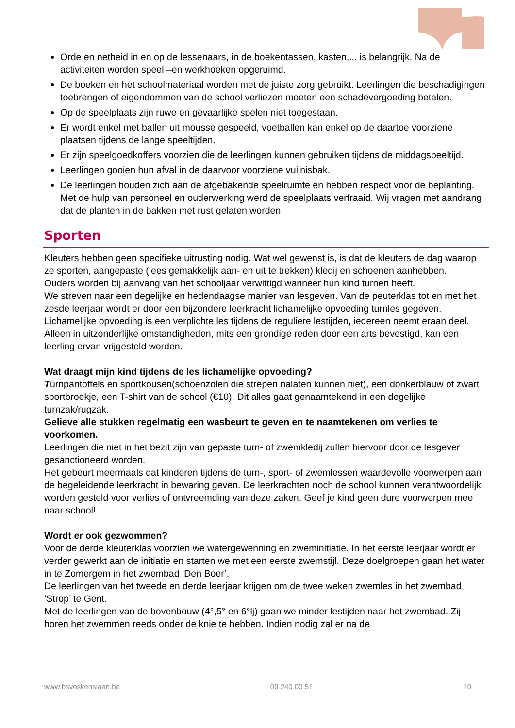Orde en netheid in en op de lessenaars, in de boekentassen, kasten,... is belangrijk. Na de activiteiten worden speel –en werkhoeken opgeruimd.
De boeken en het schoolmateriaal worden met de juiste zorg gebruikt. Leerlingen die beschadigingen toebrengen of eigendommen van de school verliezen moeten een schadevergoeding betalen.
Op de speelplaats zijn ruwe en gevaarlijke spelen niet toegestaan.
Er wordt enkel met ballen uit mousse gespeeld, voetballen kan enkel op de daartoe voorziene plaatsen tijdens de lange speeltijden.
Er zijn speelgoedkoffers voorzien die de leerlingen kunnen gebruiken tijdens de middagspeeltijd.
Leerlingen gooien hun afval in de daarvoor voorziene vuilnisbak.
De leerlingen houden zich aan de afgebakende speelruimte en hebben respect voor de beplanting. Met de hulp van personeel en ouderwerking werd de speelplaats verfraaid. Wij vragen met aandrang dat de planten in de bakken met rust gelaten worden.
Sporten
Kleuters hebben geen specifieke uitrusting nodig. Wat wel gewenst is, is dat de kleuters de dag waarop ze sporten, aangepaste (lees gemakkelijk aan- en uit te trekken) kledij en schoenen aanhebben.
Ouders worden bij aanvang van het schooljaar verwittigd wanneer hun kind turnen heeft.
We streven naar een degelijke en hedendaagse manier van lesgeven. Van de peuterklas tot en met het zesde leerjaar wordt er door een bijzondere leerkracht lichamelijke opvoeding turnles gegeven. Lichamelijke opvoeding is een verplichte les tijdens de reguliere lestijden, iedereen neemt eraan deel. Alleen in uitzonderlijke omstandigheden, mits een grondige reden door een arts bevestigd, kan een leerling ervan vrijgesteld worden.
Wat draagt mijn kind tijdens de les lichamelijke opvoeding?
Turnpantoffels en sportkousen(schoenzolen die strepen nalaten kunnen niet), een donkerblauw of zwart sportbroekje, een T-shirt van de school (€10). Dit alles gaat genaamtekend in een degelijke turnzak/rugzak.
Gelieve alle stukken regelmatig een wasbeurt te geven en te naamtekenen om verlies te voorkomen.
Leerlingen die niet in het bezit zijn van gepaste turn- of zwemkledij zullen hiervoor door de lesgever gesanctioneerd worden.
Het gebeurt meermaals dat kinderen tijdens de turn-, sport- of zwemlessen waardevolle voorwerpen aan de begeleidende leerkracht in bewaring geven. De leerkrachten noch de school kunnen verantwoordelijk worden gesteld voor verlies of ontvreemding van deze zaken. Geef je kind geen dure voorwerpen mee naar school!
Wordt er ook gezwommen?
Voor de derde kleuterklas voorzien we watergewenning en zweminitiatie. In het eerste leerjaar wordt er verder gewerkt aan de initiatie en starten we met een eerste zwemstijl. Deze doelgroepen gaan het water in te Zomergem in het zwembad ‘Den Boer’.
De leerlingen van het tweede en derde leerjaar krijgen om de twee weken zwemles in het zwembad ‘Strop’ te Gent.
Met de leerlingen van de bovenbouw (4°,5° en 6°lj) gaan we minder lestijden naar het zwembad. Zij horen het zwemmen reeds onder de knie te hebben. Indien nodig zal er na de
www.bsvoskenslaan.be 09 240 00 51 10